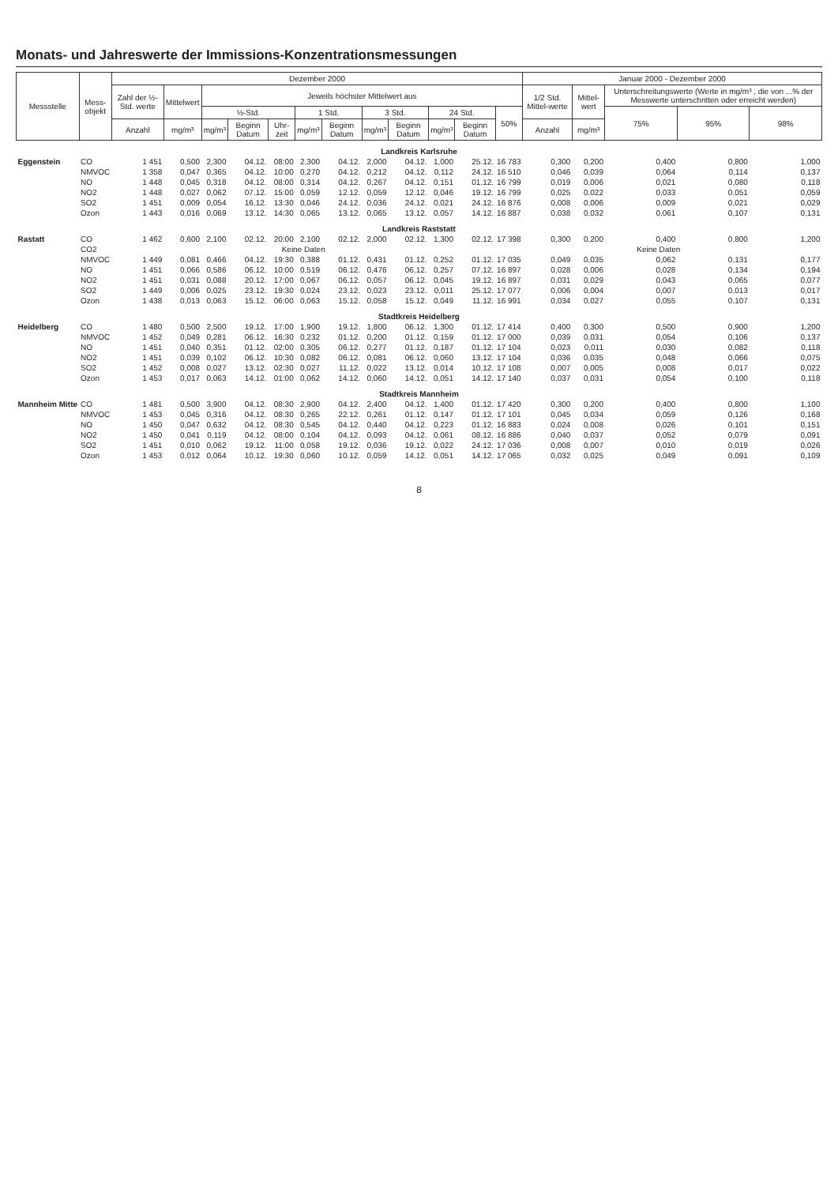Monats- und Jahreswerte der Immissions-Konzentrationsmessungen
| Messstelle | Mess- objekt | Dezember 2000 | | | | | | | | | | | | Januar 2000 - Dezember 2000 | | | | |
| --- | --- | --- | --- | --- | --- | --- | --- | --- | --- | --- | --- | --- | --- | --- | --- | --- | --- | --- |
| | | Zahl der ½-Std. werte | Mittelwert | Jeweils höchster Mittelwert aus | | | | | | | | | | 1/2 Std. Mittel-werte | Mittel-wert | Unterschreitungswerte (Werte in mg/m³ , die von ...% der Messwerte unterschritten oder erreicht werden) | | |
| | | | | ½-Std. | | | 1 Std. | | 3 Std. | | 24 Std. | | 50% | | | 75% | 95% | 98% |
| | | Anzahl | mg/m³ | mg/m³ | Beginn Datum | Uhr-zeit | mg/m³ | Beginn Datum | mg/m³ | Beginn Datum | mg/m³ | Beginn Datum | | Anzahl | mg/m³ | | | |
| Landkreis Karlsruhe | | | | | | | | | | | | | | | | | | |
| Eggenstein | CO | 1 451 | 0,500 | 2,300 | 04.12. | 08:00 | 2,300 | 04.12. | 2,000 | 04.12. | 1,000 | 25.12. | 16 783 | 0,300 | 0,200 | 0,400 | 0,800 | 1,000 |
| | NMVOC | 1 358 | 0,047 | 0,365 | 04.12. | 10:00 | 0,270 | 04.12. | 0,212 | 04.12. | 0,112 | 24.12. | 16 510 | 0,046 | 0,039 | 0,064 | 0,114 | 0,137 |
| | NO | 1 448 | 0,045 | 0,318 | 04.12. | 08:00 | 0,314 | 04.12. | 0,267 | 04.12. | 0,151 | 01.12. | 16 799 | 0,019 | 0,006 | 0,021 | 0,080 | 0,118 |
| | NO2 | 1 448 | 0,027 | 0,062 | 07.12. | 15:00 | 0,059 | 12.12. | 0,059 | 12.12. | 0,046 | 19.12. | 16 799 | 0,025 | 0,022 | 0,033 | 0,051 | 0,059 |
| | SO2 | 1 451 | 0,009 | 0,054 | 16.12. | 13:30 | 0,046 | 24.12. | 0,036 | 24.12. | 0,021 | 24.12. | 16 876 | 0,008 | 0,006 | 0,009 | 0,021 | 0,029 |
| | Ozon | 1 443 | 0,016 | 0,069 | 13.12. | 14:30 | 0,065 | 13.12. | 0,065 | 13.12. | 0,057 | 14.12. | 16 887 | 0,038 | 0,032 | 0,061 | 0,107 | 0,131 |
| Landkreis Raststatt | | | | | | | | | | | | | | | | | | |
| Rastatt | CO | 1 462 | 0,600 | 2,100 | 02.12. | 20:00 | 2,100 | 02.12. | 2,000 | 02.12. | 1,300 | 02.12. | 17 398 | 0,300 | 0,200 | 0,400 | 0,800 | 1,200 |
| | CO2 | Keine Daten | | | | | | | | | | | Keine Daten | | | | | |
| | NMVOC | 1 449 | 0,081 | 0,466 | 04.12. | 19:30 | 0,388 | 01.12. | 0,431 | 01.12. | 0,252 | 01.12. | 17 035 | 0,049 | 0,035 | 0,062 | 0,131 | 0,177 |
| | NO | 1 451 | 0,066 | 0,586 | 06.12. | 10:00 | 0,519 | 06.12. | 0,476 | 06.12. | 0,257 | 07.12. | 16 897 | 0,028 | 0,006 | 0,028 | 0,134 | 0,194 |
| | NO2 | 1 451 | 0,031 | 0,088 | 20.12. | 17:00 | 0,067 | 06.12. | 0,057 | 06.12. | 0,045 | 19.12. | 16 897 | 0,031 | 0,029 | 0,043 | 0,065 | 0,077 |
| | SO2 | 1 449 | 0,006 | 0,025 | 23.12. | 19:30 | 0,024 | 23.12. | 0,023 | 23.12. | 0,011 | 25.12. | 17 077 | 0,006 | 0,004 | 0,007 | 0,013 | 0,017 |
| | Ozon | 1 438 | 0,013 | 0,063 | 15.12. | 06:00 | 0,063 | 15.12. | 0,058 | 15.12. | 0,049 | 11.12. | 16 991 | 0,034 | 0,027 | 0,055 | 0,107 | 0,131 |
| Stadtkreis Heidelberg | | | | | | | | | | | | | | | | | | |
| Heidelberg | CO | 1 480 | 0,500 | 2,500 | 19.12. | 17:00 | 1,900 | 19.12. | 1,800 | 06.12. | 1,300 | 01.12. | 17 414 | 0,400 | 0,300 | 0,500 | 0,900 | 1,200 |
| | NMVOC | 1 452 | 0,049 | 0,281 | 06.12. | 16:30 | 0,232 | 01.12. | 0,200 | 01.12. | 0,159 | 01.12. | 17 000 | 0,039 | 0,031 | 0,054 | 0,106 | 0,137 |
| | NO | 1 451 | 0,040 | 0,351 | 01.12. | 02:00 | 0,305 | 06.12. | 0,277 | 01.12. | 0,187 | 01.12. | 17 104 | 0,023 | 0,011 | 0,030 | 0,082 | 0,118 |
| | NO2 | 1 451 | 0,039 | 0,102 | 06.12. | 10:30 | 0,082 | 06.12. | 0,081 | 06.12. | 0,060 | 13.12. | 17 104 | 0,036 | 0,035 | 0,048 | 0,066 | 0,075 |
| | SO2 | 1 452 | 0,008 | 0,027 | 13.12. | 02:30 | 0,027 | 11.12. | 0,022 | 13.12. | 0,014 | 10.12. | 17 108 | 0,007 | 0,005 | 0,008 | 0,017 | 0,022 |
| | Ozon | 1 453 | 0,017 | 0,063 | 14.12. | 01:00 | 0,062 | 14.12. | 0,060 | 14.12. | 0,051 | 14.12. | 17 140 | 0,037 | 0,031 | 0,054 | 0,100 | 0,118 |
| Stadtkreis Mannheim | | | | | | | | | | | | | | | | | | |
| Mannheim Mitte | CO | 1 481 | 0,500 | 3,900 | 04.12. | 08:30 | 2,900 | 04.12. | 2,400 | 04.12. | 1,400 | 01.12. | 17 420 | 0,300 | 0,200 | 0,400 | 0,800 | 1,100 |
| | NMVOC | 1 453 | 0,045 | 0,316 | 04.12. | 08:30 | 0,265 | 22.12. | 0,261 | 01.12. | 0,147 | 01.12. | 17 101 | 0,045 | 0,034 | 0,059 | 0,126 | 0,168 |
| | NO | 1 450 | 0,047 | 0,632 | 04.12. | 08:30 | 0,545 | 04.12. | 0,440 | 04.12. | 0,223 | 01.12. | 16 883 | 0,024 | 0,008 | 0,026 | 0,101 | 0,151 |
| | NO2 | 1 450 | 0,041 | 0,119 | 04.12. | 08:00 | 0,104 | 04.12. | 0,093 | 04.12. | 0,061 | 08.12. | 16 886 | 0,040 | 0,037 | 0,052 | 0,079 | 0,091 |
| | SO2 | 1 451 | 0,010 | 0,062 | 19.12. | 11:00 | 0,058 | 19.12. | 0,036 | 19.12. | 0,022 | 24.12. | 17 036 | 0,008 | 0,007 | 0,010 | 0,019 | 0,026 |
| | Ozon | 1 453 | 0,012 | 0,064 | 10.12. | 19:30 | 0,060 | 10.12. | 0,059 | 14.12. | 0,051 | 14.12. | 17 065 | 0,032 | 0,025 | 0,049 | 0,091 | 0,109 |
8